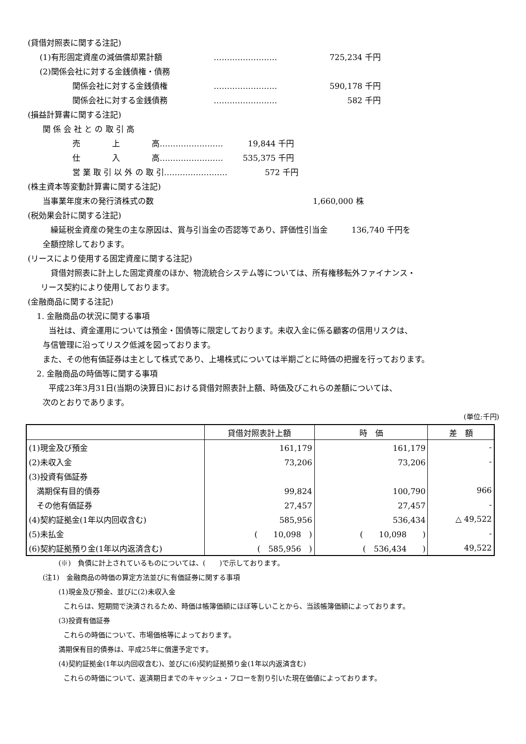(貸借対照表に関する注記)
(1)有形固定資産の減価償却累計額 …………………… 725,234 千円
(2)関係会社に対する金銭債権・債務
関係会社に対する金銭債権 …………………… 590,178 千円
関係会社に対する金銭債務 …………………… 582 千円
(損益計算書に関する注記)
関 係 会 社 と の 取 引 高
売　　　　上　　　　高……………………　19,844 千円
仕　　　　入　　　　高……………………　535,375 千円
営 業 取 引 以 外 の 取 引……………………　572 千円
(株主資本等変動計算書に関する注記)
当事業年度末の発行済株式の数 1,660,000 株
(税効果会計に関する注記)
繰延税金資産の発生の主な原因は、賞与引当金の否認等であり、評価性引当金　　　136,740 千円を
全額控除しております。
(リースにより使用する固定資産に関する注記)
貸借対照表に計上した固定資産のほか、物流統合システム等については、所有権移転外ファイナンス・
リース契約により使用しております。
(金融商品に関する注記)
1. 金融商品の状況に関する事項
当社は、資金運用については預金・国債等に限定しております。未収入金に係る顧客の信用リスクは、
与信管理に沿ってリスク低減を図っております。
また、その他有価証券は主として株式であり、上場株式については半期ごとに時価の把握を行っております。
2. 金融商品の時価等に関する事項
平成23年3月31日(当期の決算日)における貸借対照表計上額、時価及びこれらの差額については、
次のとおりであります。
(単位:千円)
| | 貸借対照表計上額 | 時 価 | 差 額 |
| --- | --- | --- | --- |
| (1)現金及び預金 | 161,179 | 161,179 | - |
| (2)未収入金 | 73,206 | 73,206 | - |
| (3)投資有価証券 | | | |
| 満期保有目的債券 | 99,824 | 100,790 | 966 |
| その他有価証券 | 27,457 | 27,457 | - |
| (4)契約証拠金(1年以内回収含む) | 585,956 | 536,434 | △ 49,522 |
| (5)未払金 | ( 10,098 ) | ( 10,098 ) | - |
| (6)契約証拠預り金(1年以内返済含む) | ( 585,956 ) | ( 536,434 ) | 49,522 |
(※)　負債に計上されているものについては、(　　)で示しております。
(注1)　金融商品の時価の算定方法並びに有価証券に関する事項
(1)現金及び預金、並びに(2)未収入金
これらは、短期間で決済されるため、時価は帳簿価額にほぼ等しいことから、当該帳簿価額によっております。
(3)投資有価証券
これらの時価について、市場価格等によっております。
満期保有目的債券は、平成25年に償還予定です。
(4)契約証拠金(1年以内回収含む)、並びに(6)契約証拠預り金(1年以内返済含む)
これらの時価について、返済期日までのキャッシュ・フローを割り引いた現在価値によっております。